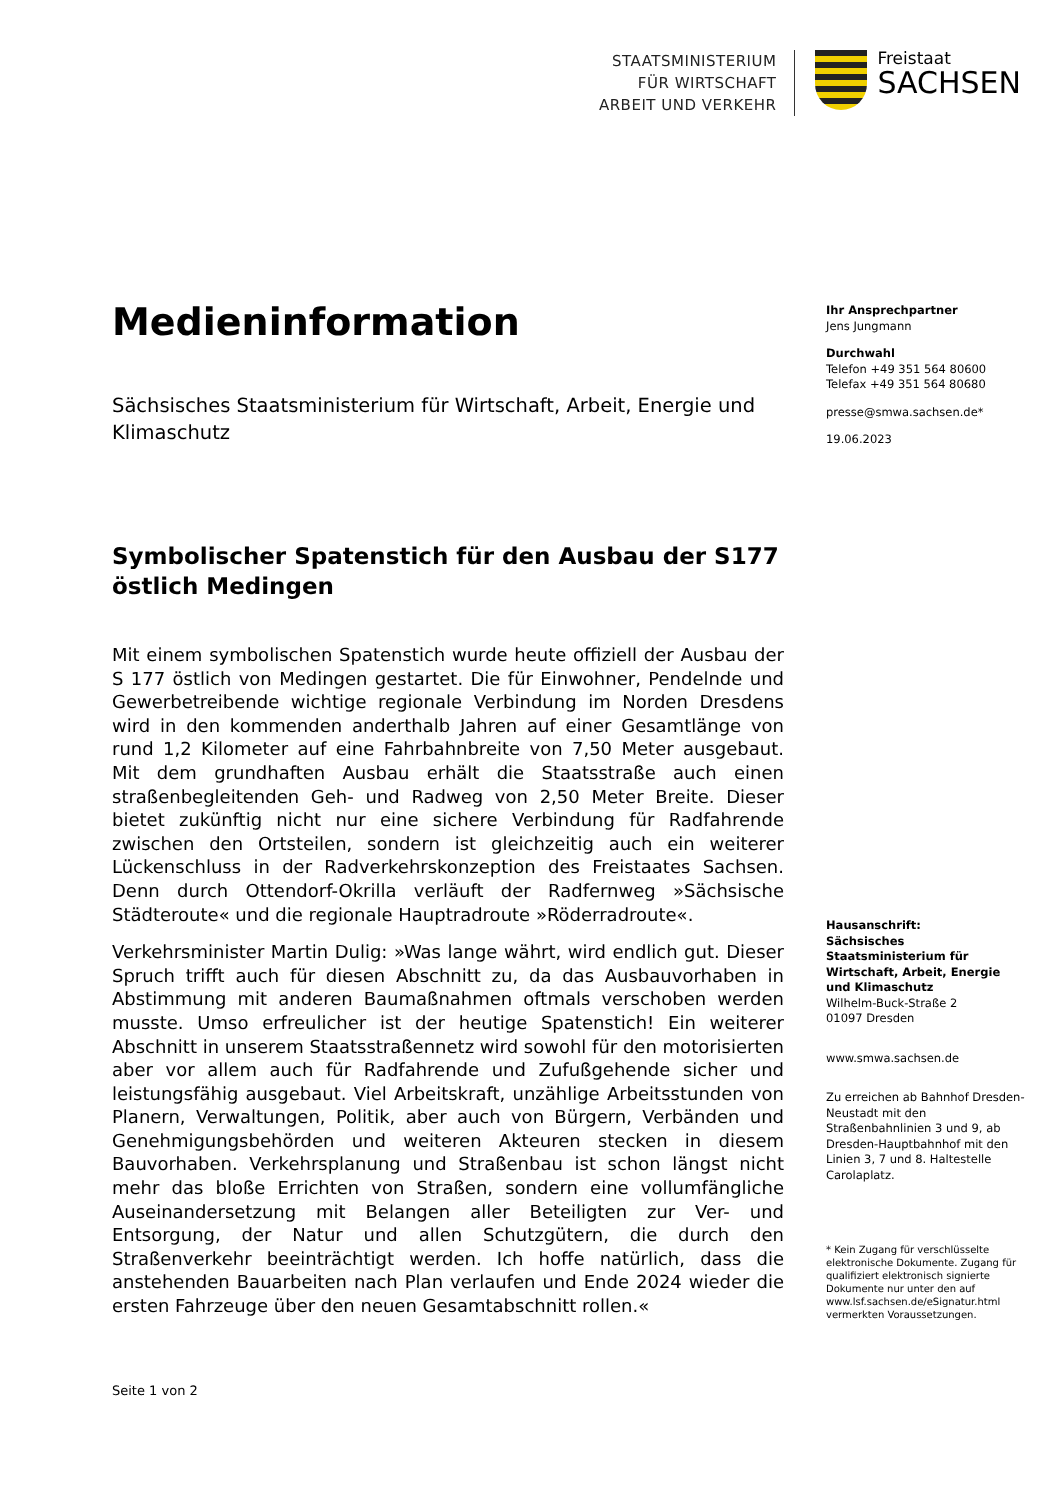STAATSMINISTERIUM
FÜR WIRTSCHAFT
ARBEIT UND VERKEHR
Freistaat
SACHSEN
Medieninformation
Sächsisches Staatsministerium für Wirtschaft, Arbeit, Energie und Klimaschutz
Symbolischer Spatenstich für den Ausbau der S177 östlich Medingen
Mit einem symbolischen Spatenstich wurde heute offiziell der Ausbau der S 177 östlich von Medingen gestartet. Die für Einwohner, Pendelnde und Gewerbetreibende wichtige regionale Verbindung im Norden Dresdens wird in den kommenden anderthalb Jahren auf einer Gesamtlänge von rund 1,2 Kilometer auf eine Fahrbahnbreite von 7,50 Meter ausgebaut. Mit dem grundhaften Ausbau erhält die Staatsstraße auch einen straßenbegleitenden Geh- und Radweg von 2,50 Meter Breite. Dieser bietet zukünftig nicht nur eine sichere Verbindung für Radfahrende zwischen den Ortsteilen, sondern ist gleichzeitig auch ein weiterer Lückenschluss in der Radverkehrskonzeption des Freistaates Sachsen. Denn durch Ottendorf-Okrilla verläuft der Radfernweg »Sächsische Städteroute« und die regionale Hauptradroute »Röderradroute«.
Verkehrsminister Martin Dulig: »Was lange währt, wird endlich gut. Dieser Spruch trifft auch für diesen Abschnitt zu, da das Ausbauvorhaben in Abstimmung mit anderen Baumaßnahmen oftmals verschoben werden musste. Umso erfreulicher ist der heutige Spatenstich! Ein weiterer Abschnitt in unserem Staatsstraßennetz wird sowohl für den motorisierten aber vor allem auch für Radfahrende und Zufußgehende sicher und leistungsfähig ausgebaut. Viel Arbeitskraft, unzählige Arbeitsstunden von Planern, Verwaltungen, Politik, aber auch von Bürgern, Verbänden und Genehmigungsbehörden und weiteren Akteuren stecken in diesem Bauvorhaben. Verkehrsplanung und Straßenbau ist schon längst nicht mehr das bloße Errichten von Straßen, sondern eine vollumfängliche Auseinandersetzung mit Belangen aller Beteiligten zur Ver- und Entsorgung, der Natur und allen Schutzgütern, die durch den Straßenverkehr beeinträchtigt werden. Ich hoffe natürlich, dass die anstehenden Bauarbeiten nach Plan verlaufen und Ende 2024 wieder die ersten Fahrzeuge über den neuen Gesamtabschnitt rollen.«
Ihr Ansprechpartner
Jens Jungmann
Durchwahl
Telefon +49 351 564 80600
Telefax +49 351 564 80680
presse@smwa.sachsen.de*
19.06.2023
Hausanschrift:
Sächsisches Staatsministerium für Wirtschaft, Arbeit, Energie und Klimaschutz
Wilhelm-Buck-Straße 2
01097 Dresden
www.smwa.sachsen.de
Zu erreichen ab Bahnhof Dresden-Neustadt mit den Straßenbahnlinien 3 und 9, ab Dresden-Hauptbahnhof mit den Linien 3, 7 und 8. Haltestelle Carolaplatz.
* Kein Zugang für verschlüsselte elektronische Dokumente. Zugang für qualifiziert elektronisch signierte Dokumente nur unter den auf www.lsf.sachsen.de/eSignatur.html vermerkten Voraussetzungen.
Seite 1 von 2